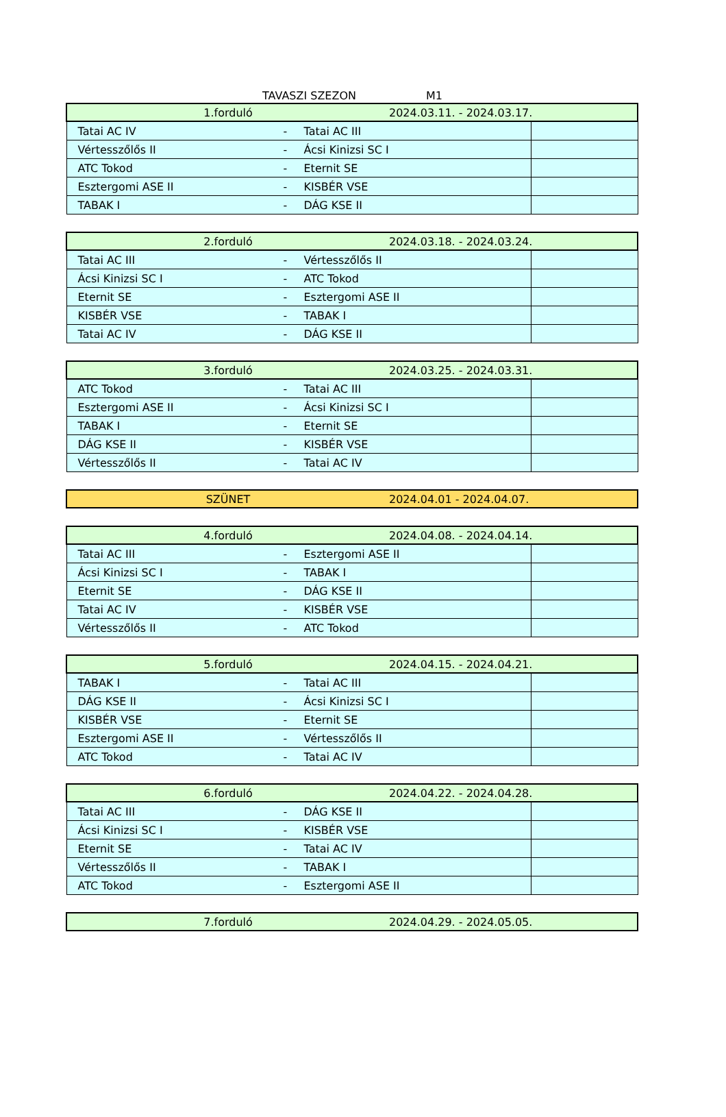TAVASZI SZEZON M1
| 1.forduló 2024.03.11. - 2024.03.17. | | | |
| Tatai AC IV | - | Tatai AC III | |
| Vértesszőlős II | - | Ácsi Kinizsi SC I | |
| ATC Tokod | - | Eternit SE | |
| Esztergomi ASE II | - | KISBÉR VSE | |
| TABAK I | - | DÁG KSE II | |
| 2.forduló 2024.03.18. - 2024.03.24. | | | |
| Tatai AC III | - | Vértesszőlős II | |
| Ácsi Kinizsi SC I | - | ATC Tokod | |
| Eternit SE | - | Esztergomi ASE II | |
| KISBÉR VSE | - | TABAK I | |
| Tatai AC IV | - | DÁG KSE II | |
| 3.forduló 2024.03.25. - 2024.03.31. | | | |
| ATC Tokod | - | Tatai AC III | |
| Esztergomi ASE II | - | Ácsi Kinizsi SC I | |
| TABAK I | - | Eternit SE | |
| DÁG KSE II | - | KISBÉR VSE | |
| Vértesszőlős II | - | Tatai AC IV | |
| SZÜNET 2024.04.01 - 2024.04.07. |
| 4.forduló 2024.04.08. - 2024.04.14. | | | |
| Tatai AC III | - | Esztergomi ASE II | |
| Ácsi Kinizsi SC I | - | TABAK I | |
| Eternit SE | - | DÁG KSE II | |
| Tatai AC IV | - | KISBÉR VSE | |
| Vértesszőlős II | - | ATC Tokod | |
| 5.forduló 2024.04.15. - 2024.04.21. | | | |
| TABAK I | - | Tatai AC III | |
| DÁG KSE II | - | Ácsi Kinizsi SC I | |
| KISBÉR VSE | - | Eternit SE | |
| Esztergomi ASE II | - | Vértesszőlős II | |
| ATC Tokod | - | Tatai AC IV | |
| 6.forduló 2024.04.22. - 2024.04.28. | | | |
| Tatai AC III | - | DÁG KSE II | |
| Ácsi Kinizsi SC I | - | KISBÉR VSE | |
| Eternit SE | - | Tatai AC IV | |
| Vértesszőlős II | - | TABAK I | |
| ATC Tokod | - | Esztergomi ASE II | |
| 7.forduló 2024.04.29. - 2024.05.05. |